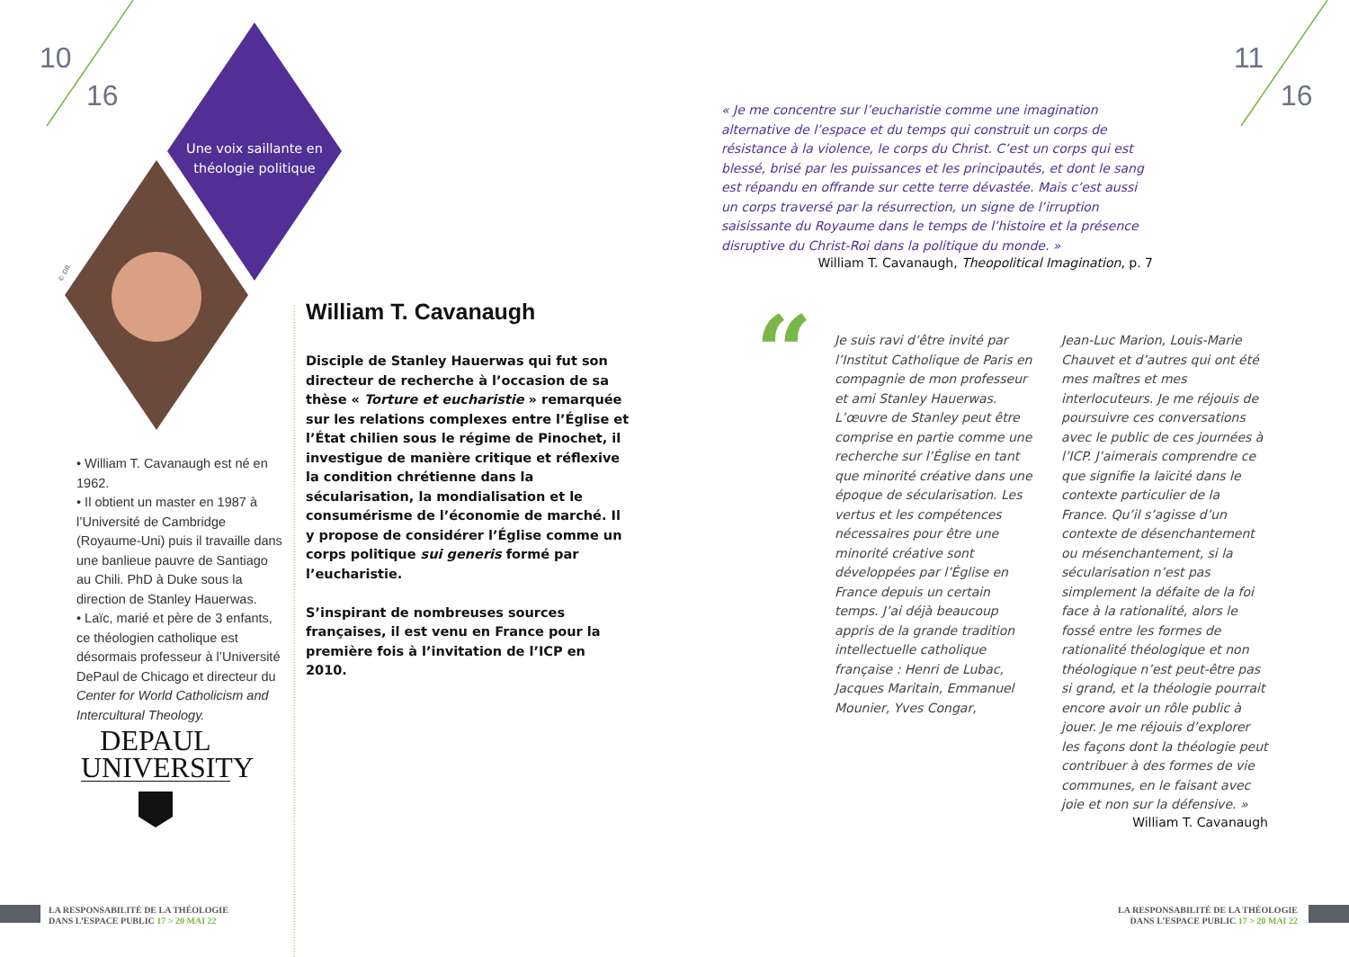“
10
16
11
16
Une voix saillante en théologie politique
© DR
• William T. Cavanaugh est né en 1962.
• Il obtient un master en 1987 à l’Université de Cambridge (Royaume-Uni) puis il travaille dans une banlieue pauvre de Santiago au Chili. PhD à Duke sous la direction de Stanley Hauerwas.
• Laïc, marié et père de 3 enfants, ce théologien catholique est désormais professeur à l’Université DePaul de Chicago et directeur du Center for World Catholicism and Intercultural Theology.
DEPAUL
UNIVERSITY
William T. Cavanaugh
Disciple de Stanley Hauerwas qui fut son directeur de recherche à l’occasion de sa thèse « Torture et eucharistie » remarquée sur les relations complexes entre l’Église et l’État chilien sous le régime de Pinochet, il investigue de manière critique et réflexive la condition chrétienne dans la sécularisation, la mondialisation et le consumérisme de l’économie de marché. Il y propose de considérer l’Église comme un corps politique sui generis formé par l’eucharistie.
S’inspirant de nombreuses sources françaises, il est venu en France pour la première fois à l’invitation de l’ICP en 2010.
« Je me concentre sur l’eucharistie comme une imagination alternative de l’espace et du temps qui construit un corps de résistance à la violence, le corps du Christ. C’est un corps qui est blessé, brisé par les puissances et les principautés, et dont le sang est répandu en offrande sur cette terre dévastée. Mais c’est aussi un corps traversé par la résurrection, un signe de l’irruption saisissante du Royaume dans le temps de l’histoire et la présence disruptive du Christ-Roi dans la politique du monde. »
William T. Cavanaugh, Theopolitical Imagination, p. 7
Je suis ravi d’être invité par l’Institut Catholique de Paris en compagnie de mon professeur et ami Stanley Hauerwas. L’œuvre de Stanley peut être comprise en partie comme une recherche sur l’Église en tant que minorité créative dans une époque de sécularisation. Les vertus et les compétences nécessaires pour être une minorité créative sont développées par l’Église en France depuis un certain temps. J’ai déjà beaucoup appris de la grande tradition intellectuelle catholique française : Henri de Lubac, Jacques Maritain, Emmanuel Mounier, Yves Congar,
Jean-Luc Marion, Louis-Marie Chauvet et d’autres qui ont été mes maîtres et mes interlocuteurs. Je me réjouis de poursuivre ces conversations avec le public de ces journées à l’ICP. J’aimerais comprendre ce que signifie la laïcité dans le contexte particulier de la France. Qu’il s’agisse d’un contexte de désenchantement ou mésenchantement, si la sécularisation n’est pas simplement la défaite de la foi face à la rationalité, alors le fossé entre les formes de rationalité théologique et non théologique n’est peut-être pas si grand, et la théologie pourrait encore avoir un rôle public à jouer. Je me réjouis d’explorer les façons dont la théologie peut contribuer à des formes de vie communes, en le faisant avec joie et non sur la défensive. »
William T. Cavanaugh
LA RESPONSABILITÉ DE LA THÉOLOGIE
DANS L’ESPACE PUBLIC 17 > 20 MAI 22
LA RESPONSABILITÉ DE LA THÉOLOGIE
DANS L’ESPACE PUBLIC 17 > 20 MAI 22